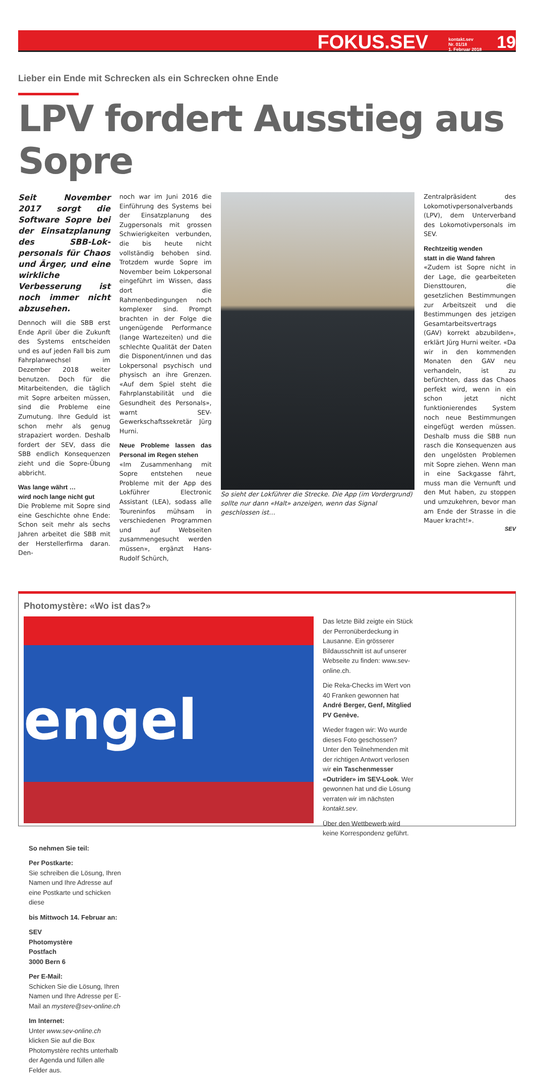FOKUS.SEV kontakt.sev
Nr. 01/18
1. Februar 2018 19
Lieber ein Ende mit Schrecken als ein Schrecken ohne Ende
LPV fordert Ausstieg aus Sopre
Seit November 2017 sorgt die Software Sopre bei der Einsatz­planung des SBB-Lok­personals für Chaos und Ärger, und eine wirkliche Verbesserung ist noch immer nicht ab­zusehen.
Dennoch will die SBB erst Ende April über die Zukunft des Systems entscheiden und es auf jeden Fall bis zum Fahrplanwechsel im Dezember 2018 weiter benutzen. Doch für die Mitarbeitenden, die täglich mit Sopre arbeiten müssen, sind die Probleme eine Zumutung. Ihre Geduld ist schon mehr als genug strapaziert worden. Deshalb fordert der SEV, dass die SBB endlich Konsequenzen zieht und die Sopre-Übung abbricht.
Was lange währt …
wird noch lange nicht gut
Die Probleme mit Sopre sind eine Geschichte ohne Ende: Schon seit mehr als sechs Jahren arbeitet die SBB mit der Herstellerfirma daran. Den-
noch war im Juni 2016 die Einführung des Systems bei der Einsatzplanung des Zugpersonals mit grossen Schwierigkeiten verbunden, die bis heute nicht vollständig behoben sind. Trotzdem wurde Sopre im November beim Lokpersonal eingeführt im Wissen, dass dort die Rahmenbedingungen noch komplexer sind. Prompt brachten in der Folge die ungenügende Performance (lange Wartezeiten) und die schlechte Qualität der Daten die Disponent/innen und das Lokpersonal psychisch und physisch an ihre Grenzen. «Auf dem Spiel steht die Fahrplanstabilität und die Gesundheit des Personals», warnt SEV-Gewerkschaftssekretär Jürg Hurni.
Neue Probleme lassen das Personal im Regen stehen
«Im Zusammenhang mit Sopre entstehen neue Probleme mit der App des Lokführer Electronic Assistant (LEA), sodass alle Toureninfos mühsam in verschiedenen Programmen und auf Webseiten zusammengesucht werden müssen», ergänzt Hans-Rudolf Schürch,
So sieht der Lokführer die Strecke. Die App (im Vordergrund) sollte nur dann «Halt» anzeigen, wenn das Signal geschlossen ist…
Zentralpräsident des Lokomotivpersonalverbands (LPV), dem Unterverband des Lokomotivpersonals im SEV.
Rechtzeitig wenden
statt in die Wand fahren
«Zudem ist Sopre nicht in der Lage, die gearbeiteten Diensttouren, die gesetzlichen Bestimmungen zur Arbeitszeit und die Bestimmungen des jetzigen Gesamtarbeitsvertrags (GAV) korrekt abzubilden», erklärt Jürg Hurni weiter. «Da wir in den kommenden Monaten den GAV neu verhandeln, ist zu befürchten, dass das Chaos perfekt wird, wenn in ein schon jetzt nicht funktionierendes System noch neue Bestimmungen eingefügt werden müssen. Deshalb muss die SBB nun rasch die Konsequenzen aus den ungelösten Problemen mit Sopre ziehen. Wenn man in eine Sackgasse fährt, muss man die Vernunft und den Mut haben, zu stoppen und umzukehren, bevor man am Ende der Strasse in die Mauer kracht!».
SEV
Photomystère: «Wo ist das?»
engel
Das letzte Bild zeigte ein Stück der Perronüberdeckung in Lausanne. Ein grösserer Bildausschnitt ist auf unserer Webseite zu finden: www.sev-online.ch.
Die Reka-Checks im Wert von 40 Franken gewonnen hat André Berger, Genf, Mitglied PV Genève.
Wieder fragen wir: Wo wurde dieses Foto geschossen? Unter den Teilnehmenden mit der richtigen Antwort verlosen wir ein Taschenmesser «Outrider» im SEV-Look. Wer gewonnen hat und die Lösung verraten wir im nächsten kontakt.sev.
Über den Wettbewerb wird keine Korrespondenz geführt.
So nehmen Sie teil:
Per Postkarte:
Sie schreiben die Lösung, Ihren Namen und Ihre Adresse auf eine Postkarte und schicken diese
bis Mittwoch 14. Februar an:
SEV
Photomystère
Postfach
3000 Bern 6
Per E-Mail:
Schicken Sie die Lösung, Ihren Namen und Ihre Adresse per E-Mail an mystere@sev-online.ch
Im Internet:
Unter www.sev-online.ch klicken Sie auf die Box Photomystère rechts unterhalb der Agenda und füllen alle Felder aus.